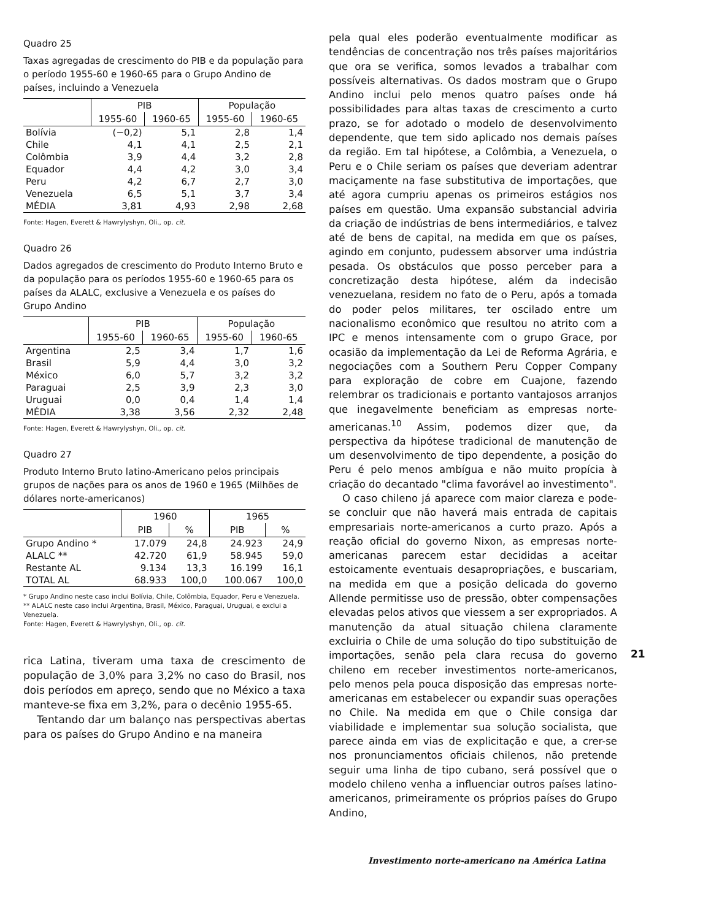Quadro 25
Taxas agregadas de crescimento do PIB e da população para o período 1955-60 e 1960-65 para o Grupo Andino de países, incluindo a Venezuela
| | PIB | | População | |
| --- | --- | --- | --- | --- |
| | 1955-60 | 1960-65 | 1955-60 | 1960-65 |
| Bolívia | (−0,2) | 5,1 | 2,8 | 1,4 |
| Chile | 4,1 | 4,1 | 2,5 | 2,1 |
| Colômbia | 3,9 | 4,4 | 3,2 | 2,8 |
| Equador | 4,4 | 4,2 | 3,0 | 3,4 |
| Peru | 4,2 | 6,7 | 2,7 | 3,0 |
| Venezuela | 6,5 | 5,1 | 3,7 | 3,4 |
| MÉDIA | 3,81 | 4,93 | 2,98 | 2,68 |
Fonte: Hagen, Everett & Hawrylyshyn, Oli., op. cit.
Quadro 26
Dados agregados de crescimento do Produto Interno Bruto e da população para os períodos 1955-60 e 1960-65 para os países da ALALC, exclusive a Venezuela e os países do Grupo Andino
| | PIB | | População | |
| --- | --- | --- | --- | --- |
| | 1955-60 | 1960-65 | 1955-60 | 1960-65 |
| Argentina | 2,5 | 3,4 | 1,7 | 1,6 |
| Brasil | 5,9 | 4,4 | 3,0 | 3,2 |
| México | 6,0 | 5,7 | 3,2 | 3,2 |
| Paraguai | 2,5 | 3,9 | 2,3 | 3,0 |
| Uruguai | 0,0 | 0,4 | 1,4 | 1,4 |
| MÉDIA | 3,38 | 3,56 | 2,32 | 2,48 |
Fonte: Hagen, Everett & Hawrylyshyn, Oli., op. cit.
Quadro 27
Produto Interno Bruto latino-Americano pelos principais grupos de nações para os anos de 1960 e 1965 (Milhões de dólares norte-americanos)
| | 1960 | | 1965 | |
| --- | --- | --- | --- | --- |
| | PIB | % | PIB | % |
| Grupo Andino * | 17.079 | 24,8 | 24.923 | 24,9 |
| ALALC ** | 42.720 | 61,9 | 58.945 | 59,0 |
| Restante AL | 9.134 | 13,3 | 16.199 | 16,1 |
| TOTAL AL | 68.933 | 100,0 | 100.067 | 100,0 |
* Grupo Andino neste caso inclui Bolívia, Chile, Colômbia, Equador, Peru e Venezuela.
** ALALC neste caso inclui Argentina, Brasil, México, Paraguai, Uruguai, e exclui a Venezuela.
Fonte: Hagen, Everett & Hawrylyshyn, Oli., op. cit.
rica Latina, tiveram uma taxa de crescimento de população de 3,0% para 3,2% no caso do Brasil, nos dois períodos em apreço, sendo que no México a taxa manteve-se fixa em 3,2%, para o decênio 1955-65.
Tentando dar um balanço nas perspectivas abertas para os países do Grupo Andino e na maneira
pela qual eles poderão eventualmente modificar as tendências de concentração nos três países majoritários que ora se verifica, somos levados a trabalhar com possíveis alternativas. Os dados mostram que o Grupo Andino inclui pelo menos quatro países onde há possibilidades para altas taxas de crescimento a curto prazo, se for adotado o modelo de desenvolvimento dependente, que tem sido aplicado nos demais países da região. Em tal hipótese, a Colômbia, a Venezuela, o Peru e o Chile seriam os países que deveriam adentrar maciçamente na fase substitutiva de importações, que até agora cumpriu apenas os primeiros estágios nos países em questão. Uma expansão substancial adviria da criação de indústrias de bens intermediários, e talvez até de bens de capital, na medida em que os países, agindo em conjunto, pudessem absorver uma indústria pesada. Os obstáculos que posso perceber para a concretização desta hipótese, além da indecisão venezuelana, residem no fato de o Peru, após a tomada do poder pelos militares, ter oscilado entre um nacionalismo econômico que resultou no atrito com a IPC e menos intensamente com o grupo Grace, por ocasião da implementação da Lei de Reforma Agrária, e negociações com a Southern Peru Copper Company para exploração de cobre em Cuajone, fazendo relembrar os tradicionais e portanto vantajosos arranjos que inegavelmente beneficiam as empresas norte-americanas.<sup>10</sup> Assim, podemos dizer que, da perspectiva da hipótese tradicional de manutenção de um desenvolvimento de tipo dependente, a posição do Peru é pelo menos ambígua e não muito propícia à criação do decantado "clima favorável ao investimento".
O caso chileno já aparece com maior clareza e pode-se concluir que não haverá mais entrada de capitais empresariais norte-americanos a curto prazo. Após a reação oficial do governo Nixon, as empresas norte-americanas parecem estar decididas a aceitar estoicamente eventuais desapropriações, e buscariam, na medida em que a posição delicada do governo Allende permitisse uso de pressão, obter compensações elevadas pelos ativos que viessem a ser expropriados. A manutenção da atual situação chilena claramente excluiria o Chile de uma solução do tipo substituição de importações, senão pela clara recusa do governo chileno em receber investimentos norte-americanos, pelo menos pela pouca disposição das empresas norte-americanas em estabelecer ou expandir suas operações no Chile. Na medida em que o Chile consiga dar viabilidade e implementar sua solução socialista, que parece ainda em vias de explicitação e que, a crer-se nos pronunciamentos oficiais chilenos, não pretende seguir uma linha de tipo cubano, será possível que o modelo chileno venha a influenciar outros países latino-americanos, primeiramente os próprios países do Grupo Andino,
21
Investimento norte-americano na América Latina